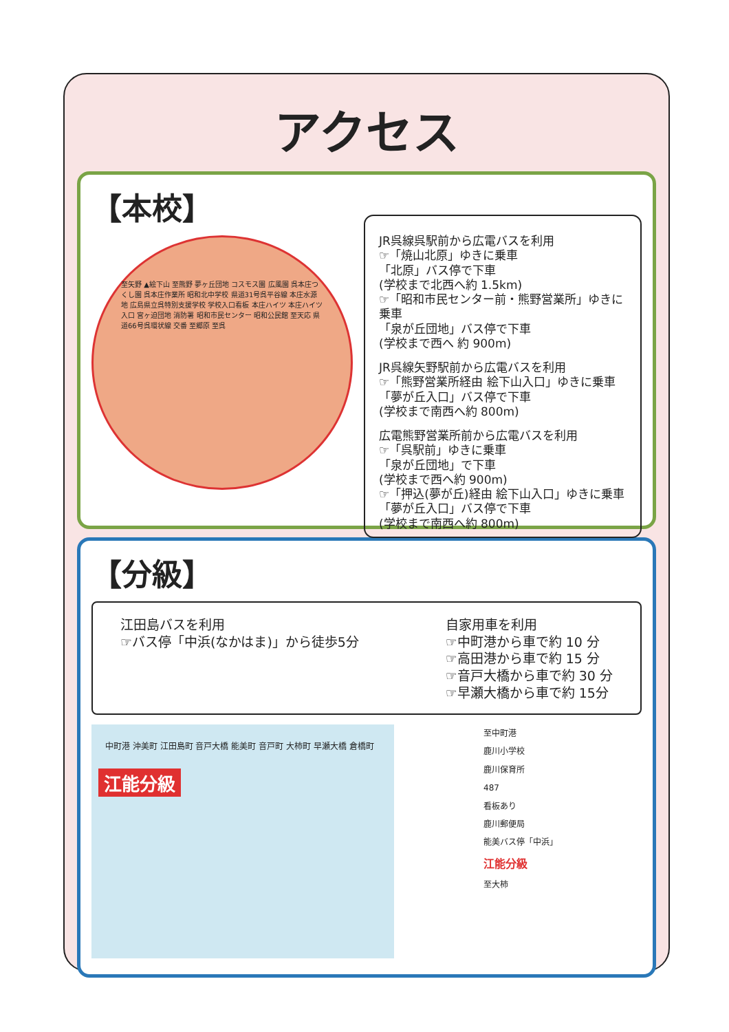アクセス
【本校】
至矢野 ▲絵下山 至熊野 夢ヶ丘団地 コスモス園 広風園 呉本庄つくし園 呉本庄作業所 昭和北中学校 県道31号呉平谷線 本庄水源地 広島県立呉特別支援学校 学校入口看板 本庄ハイツ 本庄ハイツ入口 宮ヶ迫団地 消防署 昭和市民センター 昭和公民館 至天応 県道66号呉環状線 交番 至郷原 至呉
JR呉線呉駅前から広電バスを利用
☞「焼山北原」ゆきに乗車
「北原」バス停で下車
(学校まで北西へ約 1.5km)
☞「昭和市民センター前・熊野営業所」ゆきに乗車
「泉が丘団地」バス停で下車
(学校まで西へ 約 900m)
JR呉線矢野駅前から広電バスを利用
☞「熊野営業所経由 絵下山入口」ゆきに乗車
「夢が丘入口」バス停で下車
(学校まで南西へ約 800m)
広電熊野営業所前から広電バスを利用
☞「呉駅前」ゆきに乗車
「泉が丘団地」で下車
(学校まで西へ約 900m)
☞「押込(夢が丘)経由 絵下山入口」ゆきに乗車
「夢が丘入口」バス停で下車
(学校まで南西へ約 800m)
【分級】
江田島バスを利用
☞バス停「中浜(なかはま)」から徒歩5分
自家用車を利用
☞中町港から車で約 10 分
☞高田港から車で約 15 分
☞音戸大橋から車で約 30 分
☞早瀬大橋から車で約 15分
中町港 沖美町 江田島町 音戸大橋 能美町 音戸町 大柿町 早瀬大橋 倉橋町
江能分級
至中町港
鹿川小学校
鹿川保育所
487
看板あり
鹿川郵便局
能美バス停「中浜」
江能分級
至大柿